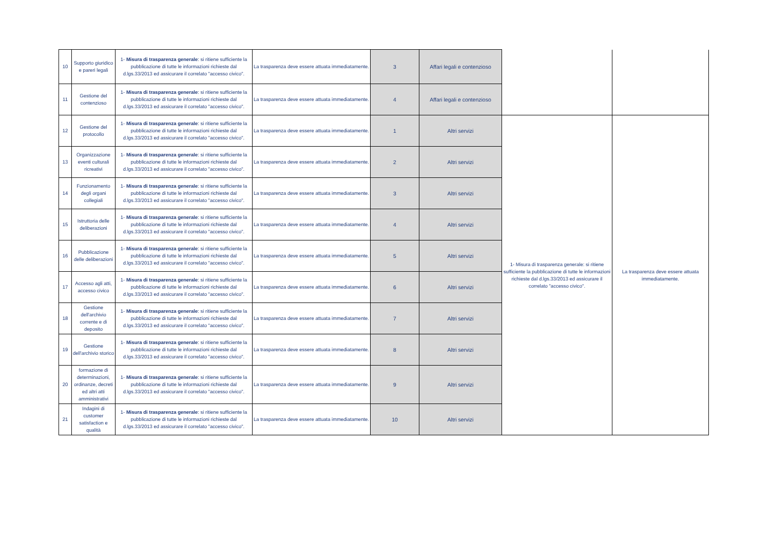| 10 | Supporto giuridico e pareri legali | 1- Misura di trasparenza generale : si ritiene sufficiente la pubblicazione di tutte le informazioni richieste dal d.lgs.33/2013 ed assicurare il correlato "accesso civico". | La trasparenza deve essere attuata immediatamente. | 3 | Affari legali e contenzioso | | |
| 11 | Gestione del contenzioso | 1- Misura di trasparenza generale : si ritiene sufficiente la pubblicazione di tutte le informazioni richieste dal d.lgs.33/2013 ed assicurare il correlato "accesso civico". | La trasparenza deve essere attuata immediatamente. | 4 | Affari legali e contenzioso | | |
| 12 | Gestione del protocollo | 1- Misura di trasparenza generale : si ritiene sufficiente la pubblicazione di tutte le informazioni richieste dal d.lgs.33/2013 ed assicurare il correlato "accesso civico". | La trasparenza deve essere attuata immediatamente. | 1 | Altri servizi | 1- Misura di trasparenza generale: si ritiene sufficiente la pubblicazione di tutte le informazioni richieste dal d.lgs.33/2013 ed assicurare il correlato "accesso civico". | La trasparenza deve essere attuata immediatamente. |
| 13 | Organizzazione eventi culturali ricreativi | 1- Misura di trasparenza generale : si ritiene sufficiente la pubblicazione di tutte le informazioni richieste dal d.lgs.33/2013 ed assicurare il correlato "accesso civico". | La trasparenza deve essere attuata immediatamente. | 2 | Altri servizi | | |
| 14 | Funzionamento degli organi collegiali | 1- Misura di trasparenza generale : si ritiene sufficiente la pubblicazione di tutte le informazioni richieste dal d.lgs.33/2013 ed assicurare il correlato "accesso civico". | La trasparenza deve essere attuata immediatamente. | 3 | Altri servizi | | |
| 15 | Istruttoria delle deliberazioni | 1- Misura di trasparenza generale : si ritiene sufficiente la pubblicazione di tutte le informazioni richieste dal d.lgs.33/2013 ed assicurare il correlato "accesso civico". | La trasparenza deve essere attuata immediatamente. | 4 | Altri servizi | | |
| 16 | Pubblicazione delle deliberazioni | 1- Misura di trasparenza generale : si ritiene sufficiente la pubblicazione di tutte le informazioni richieste dal d.lgs.33/2013 ed assicurare il correlato "accesso civico". | La trasparenza deve essere attuata immediatamente. | 5 | Altri servizi | | |
| 17 | Accesso agli atti, accesso civico | 1- Misura di trasparenza generale : si ritiene sufficiente la pubblicazione di tutte le informazioni richieste dal d.lgs.33/2013 ed assicurare il correlato "accesso civico". | La trasparenza deve essere attuata immediatamente. | 6 | Altri servizi | | |
| 18 | Gestione dell'archivio corrente e di deposito | 1- Misura di trasparenza generale : si ritiene sufficiente la pubblicazione di tutte le informazioni richieste dal d.lgs.33/2013 ed assicurare il correlato "accesso civico". | La trasparenza deve essere attuata immediatamente. | 7 | Altri servizi | | |
| 19 | Gestione dell'archivio storico | 1- Misura di trasparenza generale : si ritiene sufficiente la pubblicazione di tutte le informazioni richieste dal d.lgs.33/2013 ed assicurare il correlato "accesso civico". | La trasparenza deve essere attuata immediatamente. | 8 | Altri servizi | | |
| 20 | formazione di determinazioni, ordinanze, decreti ed altri atti amministrativi | 1- Misura di trasparenza generale : si ritiene sufficiente la pubblicazione di tutte le informazioni richieste dal d.lgs.33/2013 ed assicurare il correlato "accesso civico". | La trasparenza deve essere attuata immediatamente. | 9 | Altri servizi | | |
| 21 | Indagini di customer satisfaction e qualità | 1- Misura di trasparenza generale : si ritiene sufficiente la pubblicazione di tutte le informazioni richieste dal d.lgs.33/2013 ed assicurare il correlato "accesso civico". | La trasparenza deve essere attuata immediatamente. | 10 | Altri servizi | | |